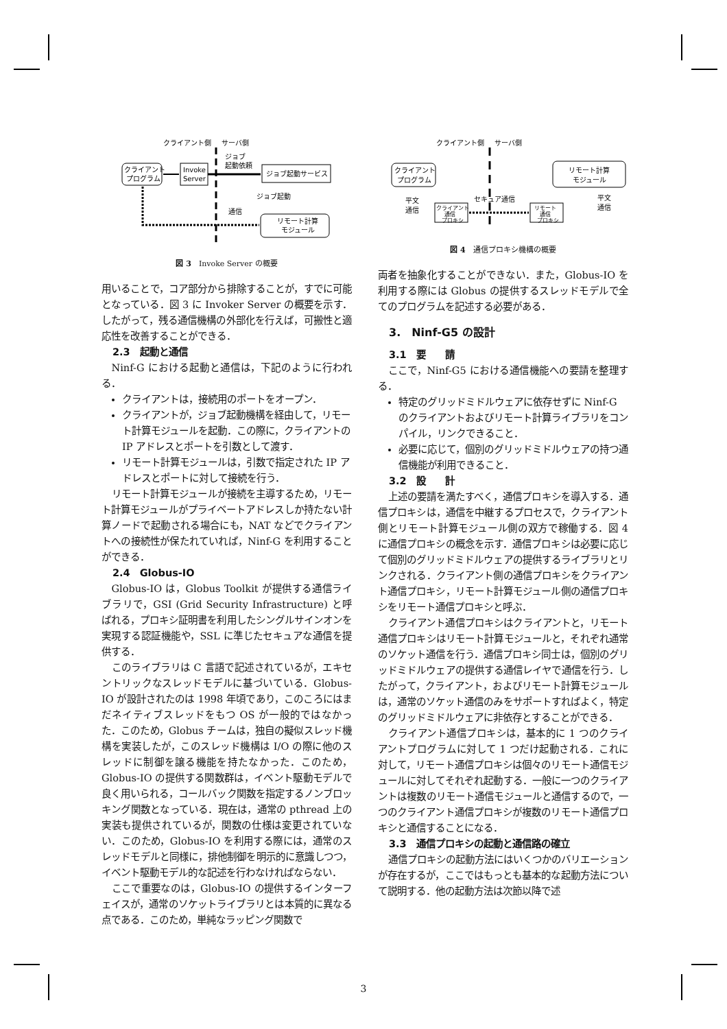クライアント側
サーバ側
クライアント
プログラム
Invoke
Server
ジョブ
起動依頼
ジョブ起動サービス
ジョブ起動
リモート計算
モジュール
通信
図 3　Invoke Server の概要
用いることで，コア部分から排除することが，すでに可能となっている．図 3 に Invoker Server の概要を示す．したがって，残る通信機構の外部化を行えば，可搬性と適応性を改善することができる．
2.3　起動と通信
Ninf-G における起動と通信は，下記のように行われる．
クライアントは，接続用のポートをオープン．
クライアントが，ジョブ起動機構を経由して，リモート計算モジュールを起動．この際に，クライアントの IP アドレスとポートを引数として渡す．
リモート計算モジュールは，引数で指定された IP アドレスとポートに対して接続を行う．
リモート計算モジュールが接続を主導するため，リモート計算モジュールがプライベートアドレスしか持たない計算ノードで起動される場合にも，NAT などでクライアントへの接続性が保たれていれば，Ninf-G を利用することができる．
2.4　Globus-IO
Globus-IO は，Globus Toolkit が提供する通信ライブラリで，GSI (Grid Security Infrastructure) と呼ばれる，プロキシ証明書を利用したシングルサインオンを実現する認証機能や，SSL に準じたセキュアな通信を提供する．
このライブラリは C 言語で記述されているが，エキセントリックなスレッドモデルに基づいている．Globus-IO が設計されたのは 1998 年頃であり，このころにはまだネイティブスレッドをもつ OS が一般的ではなかった．このため，Globus チームは，独自の擬似スレッド機構を実装したが，このスレッド機構は I/O の際に他のスレッドに制御を譲る機能を持たなかった．このため，Globus-IO の提供する関数群は，イベント駆動モデルで良く用いられる，コールバック関数を指定するノンブロッキング関数となっている．現在は，通常の pthread 上の実装も提供されているが，関数の仕様は変更されていない．このため，Globus-IO を利用する際には，通常のスレッドモデルと同様に，排他制御を明示的に意識しつつ，イベント駆動モデル的な記述を行わなければならない．
ここで重要なのは，Globus-IO の提供するインターフェイスが，通常のソケットライブラリとは本質的に異なる点である．このため，単純なラッピング関数で
クライアント側
サーバ側
クライアント
プログラム
リモート計算
モジュール
平文
通信
平文
通信
クライアント
通信
プロキシ
リモート
通信
プロキシ
セキュア通信
図 4　通信プロキシ機構の概要
両者を抽象化することができない．また，Globus-IO を利用する際には Globus の提供するスレッドモデルで全てのプログラムを記述する必要がある．
3.　Ninf-G5 の設計
3.1　要　　請
ここで，Ninf-G5 における通信機能への要請を整理する．
特定のグリッドミドルウェアに依存せずに Ninf-G のクライアントおよびリモート計算ライブラリをコンパイル，リンクできること．
必要に応じて，個別のグリッドミドルウェアの持つ通信機能が利用できること．
3.2　設　　計
上述の要請を満たすべく，通信プロキシを導入する．通信プロキシは，通信を中継するプロセスで，クライアント側とリモート計算モジュール側の双方で稼働する．図 4 に通信プロキシの概念を示す．通信プロキシは必要に応じて個別のグリッドミドルウェアの提供するライブラリとリンクされる．クライアント側の通信プロキシをクライアント通信プロキシ，リモート計算モジュール側の通信プロキシをリモート通信プロキシと呼ぶ．
クライアント通信プロキシはクライアントと，リモート通信プロキシはリモート計算モジュールと，それぞれ通常のソケット通信を行う．通信プロキシ同士は，個別のグリッドミドルウェアの提供する通信レイヤで通信を行う．したがって，クライアント，およびリモート計算モジュールは，通常のソケット通信のみをサポートすればよく，特定のグリッドミドルウェアに非依存とすることができる．
クライアント通信プロキシは，基本的に 1 つのクライアントプログラムに対して 1 つだけ起動される．これに対して，リモート通信プロキシは個々のリモート通信モジュールに対してそれぞれ起動する．一般に一つのクライアントは複数のリモート通信モジュールと通信するので，一つのクライアント通信プロキシが複数のリモート通信プロキシと通信することになる．
3.3　通信プロキシの起動と通信路の確立
通信プロキシの起動方法にはいくつかのバリエーションが存在するが，ここではもっとも基本的な起動方法について説明する．他の起動方法は次節以降で述
3